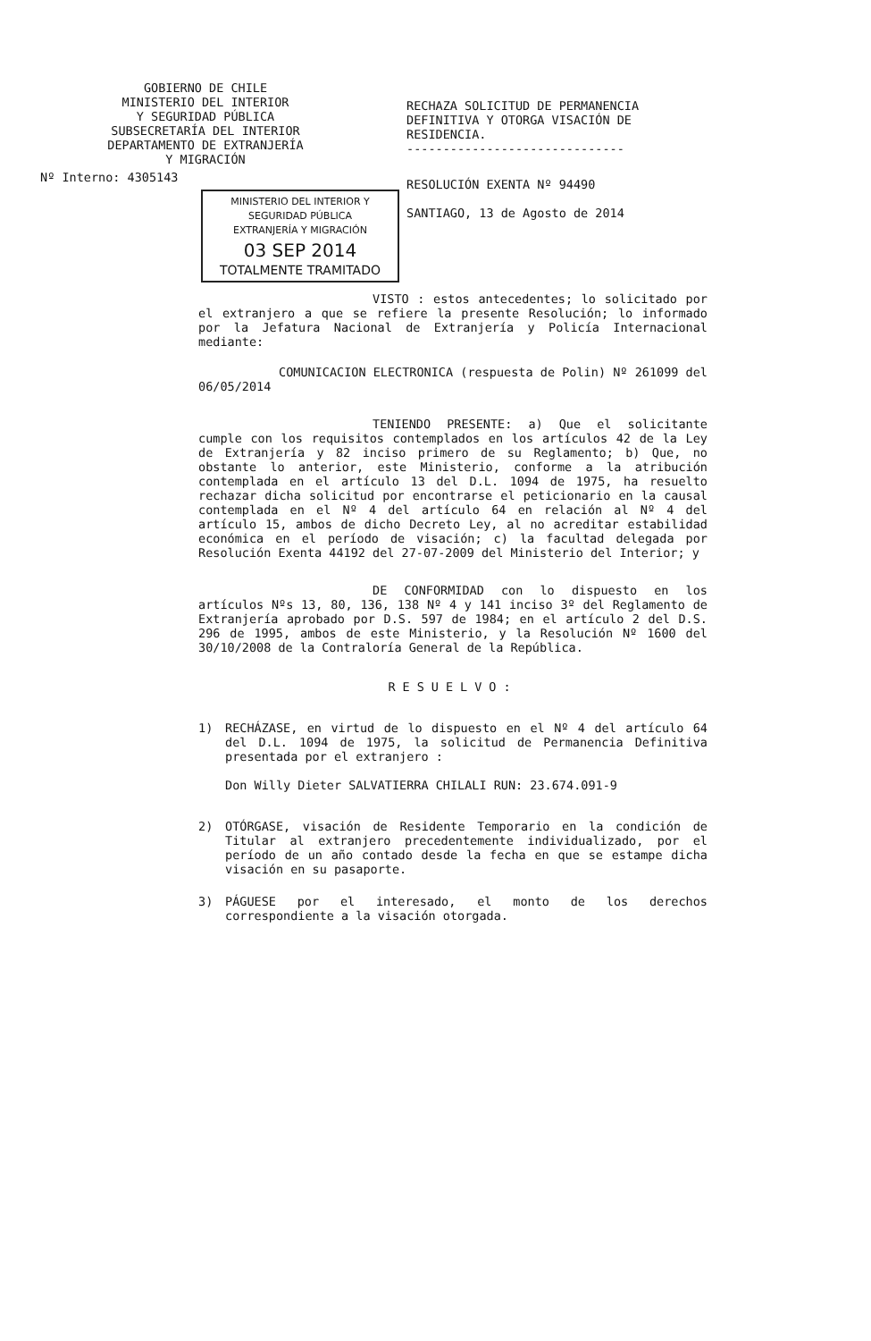GOBIERNO DE CHILE
MINISTERIO DEL INTERIOR
Y SEGURIDAD PÚBLICA
SUBSECRETARÍA DEL INTERIOR
DEPARTAMENTO DE EXTRANJERÍA
Y MIGRACIÓN
Nº Interno: 4305143
MINISTERIO DEL INTERIOR Y SEGURIDAD PÚBLICA
EXTRANJERÍA Y MIGRACIÓN
03 SEP 2014
TOTALMENTE TRAMITADO
RECHAZA SOLICITUD DE PERMANENCIA
DEFINITIVA Y OTORGA VISACIÓN DE
RESIDENCIA.
------------------------------
RESOLUCIÓN EXENTA Nº 94490
SANTIAGO, 13 de Agosto de 2014
VISTO : estos antecedentes; lo solicitado por el extranjero a que se refiere la presente Resolución; lo informado por la Jefatura Nacional de Extranjería y Policía Internacional mediante:
COMUNICACION ELECTRONICA (respuesta de Polin) Nº 261099 del 06/05/2014
TENIENDO PRESENTE: a) Que el solicitante cumple con los requisitos contemplados en los artículos 42 de la Ley de Extranjería y 82 inciso primero de su Reglamento; b) Que, no obstante lo anterior, este Ministerio, conforme a la atribución contemplada en el artículo 13 del D.L. 1094 de 1975, ha resuelto rechazar dicha solicitud por encontrarse el peticionario en la causal contemplada en el Nº 4 del artículo 64 en relación al Nº 4 del artículo 15, ambos de dicho Decreto Ley, al no acreditar estabilidad económica en el período de visación; c) la facultad delegada por Resolución Exenta 44192 del 27-07-2009 del Ministerio del Interior; y
DE CONFORMIDAD con lo dispuesto en los artículos Nºs 13, 80, 136, 138 Nº 4 y 141 inciso 3º del Reglamento de Extranjería aprobado por D.S. 597 de 1984; en el artículo 2 del D.S. 296 de 1995, ambos de este Ministerio, y la Resolución Nº 1600 del 30/10/2008 de la Contraloría General de la República.
RESUELVO:
1) RECHÁZASE, en virtud de lo dispuesto en el Nº 4 del artículo 64 del D.L. 1094 de 1975, la solicitud de Permanencia Definitiva presentada por el extranjero :
Don Willy Dieter SALVATIERRA CHILALI RUN: 23.674.091-9
2) OTÓRGASE, visación de Residente Temporario en la condición de Titular al extranjero precedentemente individualizado, por el período de un año contado desde la fecha en que se estampe dicha visación en su pasaporte.
3) PÁGUESE por el interesado, el monto de los derechos correspondiente a la visación otorgada.